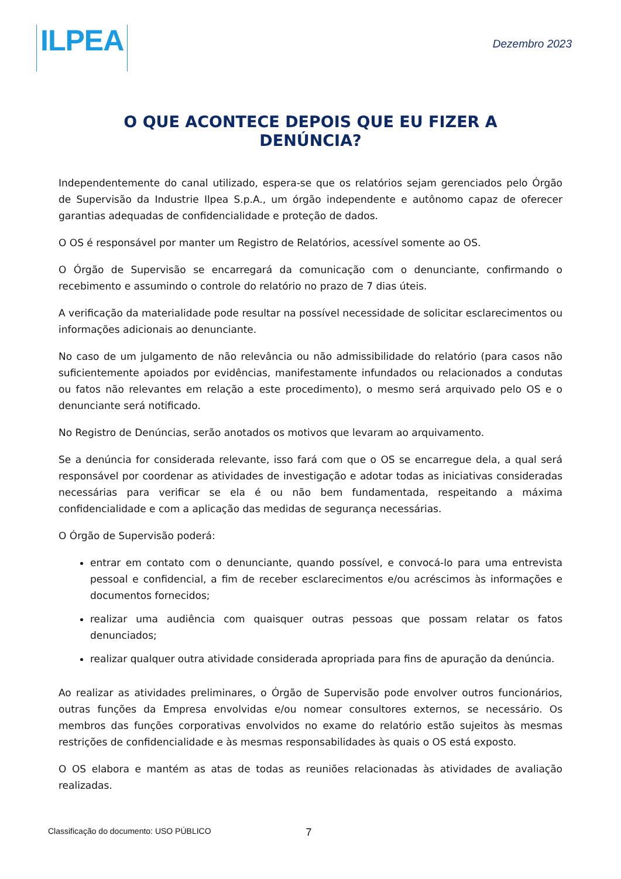ILPEA
Dezembro 2023
O QUE ACONTECE DEPOIS QUE EU FIZER A DENÚNCIA?
Independentemente do canal utilizado, espera-se que os relatórios sejam gerenciados pelo Órgão de Supervisão da Industrie Ilpea S.p.A., um órgão independente e autônomo capaz de oferecer garantias adequadas de confidencialidade e proteção de dados.
O OS é responsável por manter um Registro de Relatórios, acessível somente ao OS.
O Órgão de Supervisão se encarregará da comunicação com o denunciante, confirmando o recebimento e assumindo o controle do relatório no prazo de 7 dias úteis.
A verificação da materialidade pode resultar na possível necessidade de solicitar esclarecimentos ou informações adicionais ao denunciante.
No caso de um julgamento de não relevância ou não admissibilidade do relatório (para casos não suficientemente apoiados por evidências, manifestamente infundados ou relacionados a condutas ou fatos não relevantes em relação a este procedimento), o mesmo será arquivado pelo OS e o denunciante será notificado.
No Registro de Denúncias, serão anotados os motivos que levaram ao arquivamento.
Se a denúncia for considerada relevante, isso fará com que o OS se encarregue dela, a qual será responsável por coordenar as atividades de investigação e adotar todas as iniciativas consideradas necessárias para verificar se ela é ou não bem fundamentada, respeitando a máxima confidencialidade e com a aplicação das medidas de segurança necessárias.
O Órgão de Supervisão poderá:
entrar em contato com o denunciante, quando possível, e convocá-lo para uma entrevista pessoal e confidencial, a fim de receber esclarecimentos e/ou acréscimos às informações e documentos fornecidos;
realizar uma audiência com quaisquer outras pessoas que possam relatar os fatos denunciados;
realizar qualquer outra atividade considerada apropriada para fins de apuração da denúncia.
Ao realizar as atividades preliminares, o Órgão de Supervisão pode envolver outros funcionários, outras funções da Empresa envolvidas e/ou nomear consultores externos, se necessário. Os membros das funções corporativas envolvidos no exame do relatório estão sujeitos às mesmas restrições de confidencialidade e às mesmas responsabilidades às quais o OS está exposto.
O OS elabora e mantém as atas de todas as reuniões relacionadas às atividades de avaliação realizadas.
Classificação do documento: USO PÚBLICO 7